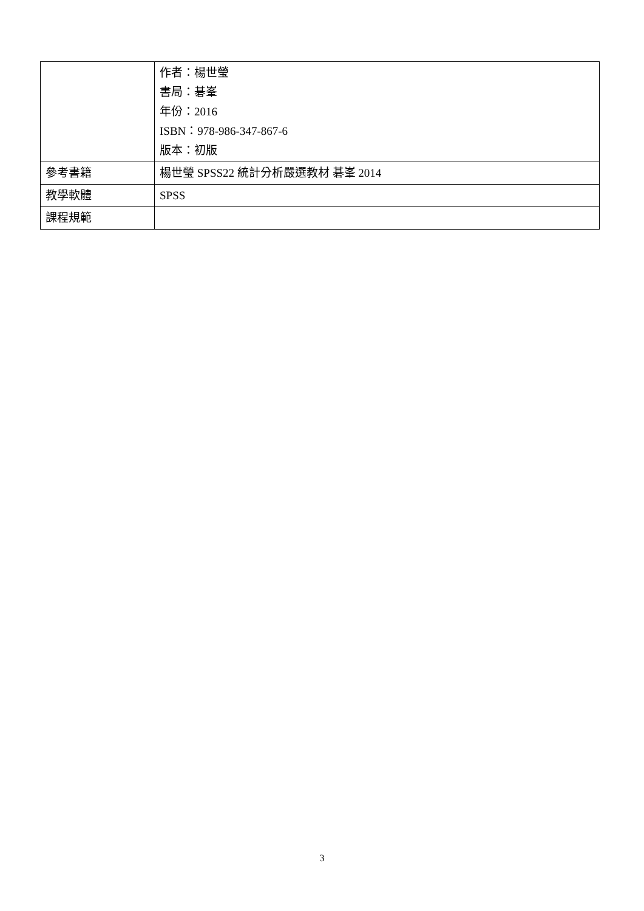| | 作者：楊世瑩 書局：碁峯 年份：2016 ISBN：978-986-347-867-6 版本：初版 |
| 參考書籍 | 楊世瑩 SPSS22 統計分析嚴選教材 碁峯 2014 |
| 教學軟體 | SPSS |
| 課程規範 | |
3